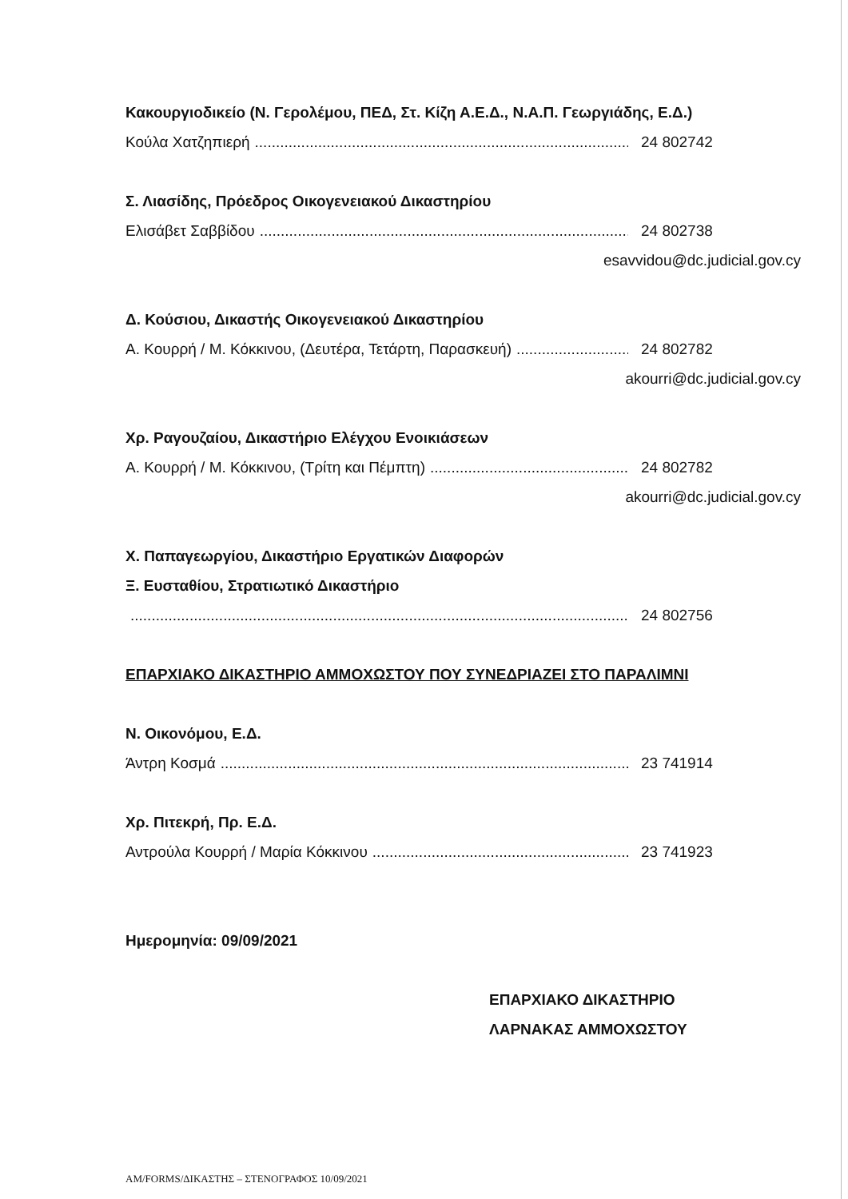Κακουργιοδικείο (Ν. Γερολέμου, ΠΕΔ, Στ. Κίζη Α.Ε.Δ., Ν.Α.Π. Γεωργιάδης, Ε.Δ.)
Κούλα Χατζηπιερή 24 802742
Σ. Λιασίδης, Πρόεδρος Οικογενειακού Δικαστηρίου
Ελισάβετ Σαββίδου 24 802738
esavvidou@dc.judicial.gov.cy
Δ. Κούσιου, Δικαστής Οικογενειακού Δικαστηρίου
Α. Κουρρή / Μ. Κόκκινου, (Δευτέρα, Τετάρτη, Παρασκευή) 24 802782
akourri@dc.judicial.gov.cy
Χρ. Ραγουζαίου, Δικαστήριο Ελέγχου Ενοικιάσεων
Α. Κουρρή / Μ. Κόκκινου, (Τρίτη και Πέμπτη) 24 802782
akourri@dc.judicial.gov.cy
Χ. Παπαγεωργίου, Δικαστήριο Εργατικών Διαφορών
Ξ. Ευσταθίου, Στρατιωτικό Δικαστήριο
24 802756
ΕΠΑΡΧΙΑΚΟ ΔΙΚΑΣΤΗΡΙΟ ΑΜΜΟΧΩΣΤΟΥ ΠΟΥ ΣΥΝΕΔΡΙΑΖΕΙ ΣΤΟ ΠΑΡΑΛΙΜΝΙ
Ν. Οικονόμου, Ε.Δ.
Άντρη Κοσμά 23 741914
Χρ. Πιτεκρή, Πρ. Ε.Δ.
Αντρούλα Κουρρή / Μαρία Κόκκινου 23 741923
Ημερομηνία: 09/09/2021
ΕΠΑΡΧΙΑΚΟ ΔΙΚΑΣΤΗΡΙΟ
ΛΑΡΝΑΚΑΣ ΑΜΜΟΧΩΣΤΟΥ
ΑΜ/FORMS/ΔΙΚΑΣΤΗΣ – ΣΤΕΝΟΓΡΑΦΟΣ 10/09/2021